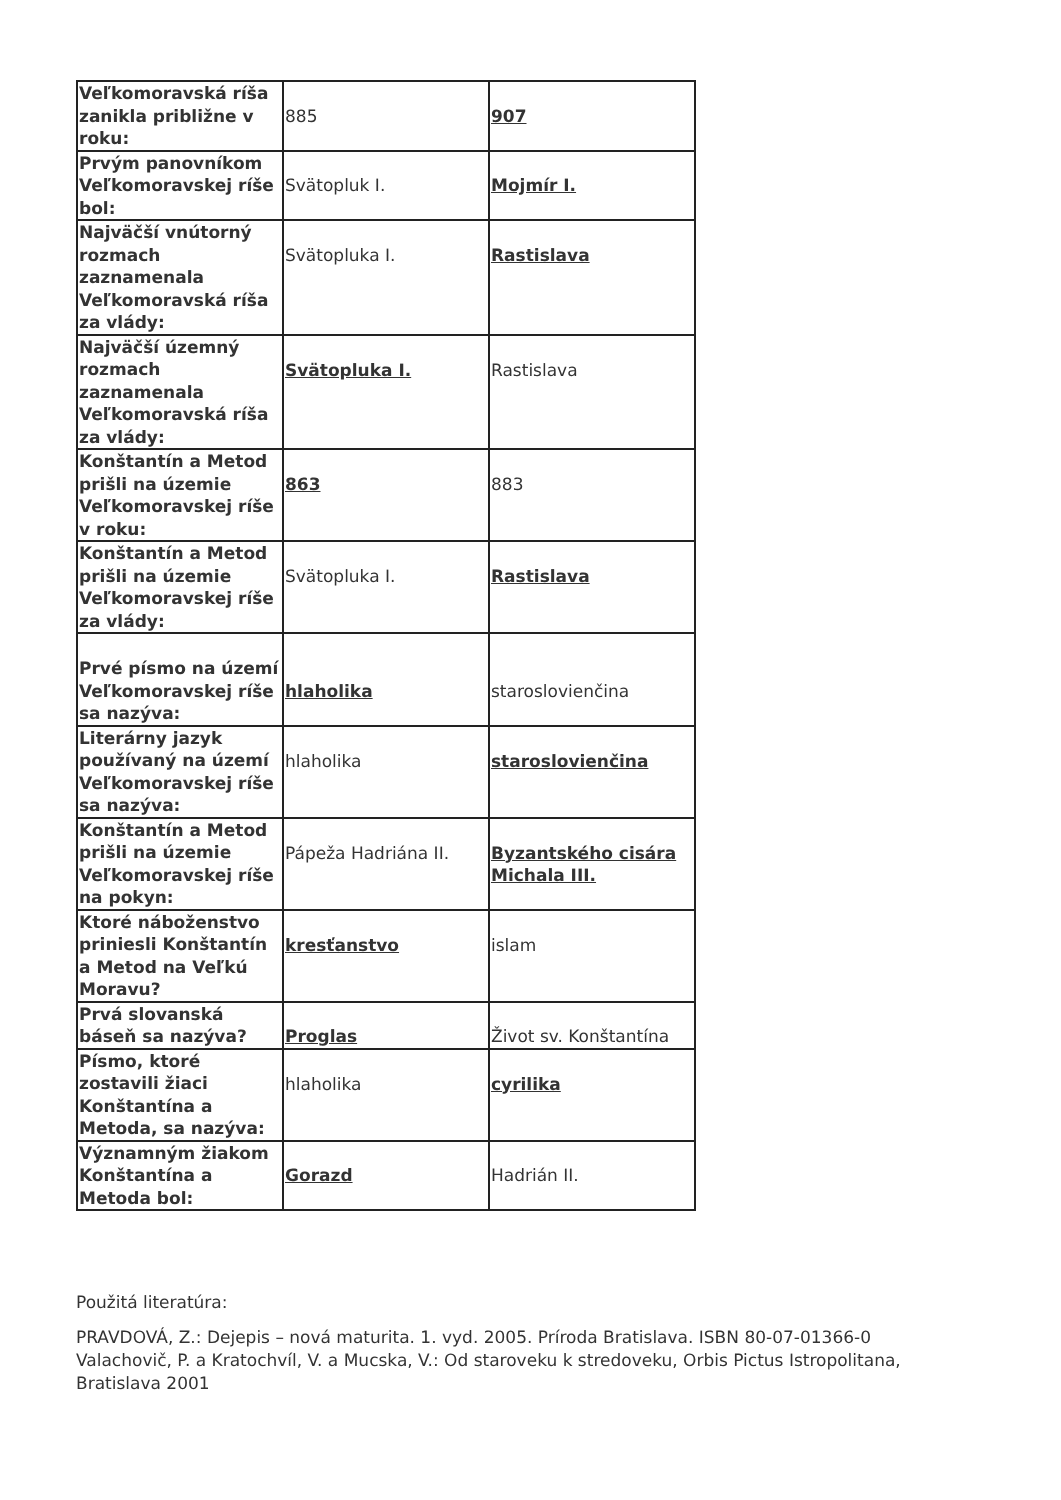| Veľkomoravská ríša zanikla približne v roku: | 885 | 907 |
| Prvým panovníkom Veľkomoravskej ríše bol: | Svätopluk I. | Mojmír I. |
| Najväčší vnútorný rozmach zaznamenala Veľkomoravská ríša za vlády: | Svätopluka I. | Rastislava |
| Najväčší územný rozmach zaznamenala Veľkomoravská ríša za vlády: | Svätopluka I. | Rastislava |
| Konštantín a Metod prišli na územie Veľkomoravskej ríše v roku: | 863 | 883 |
| Konštantín a Metod prišli na územie Veľkomoravskej ríše za vlády: | Svätopluka I. | Rastislava |
| Prvé písmo na území Veľkomoravskej ríše sa nazýva: | hlaholika | staroslovienčina |
| Literárny jazyk používaný na území Veľkomoravskej ríše sa nazýva: | hlaholika | staroslovienčina |
| Konštantín a Metod prišli na územie Veľkomoravskej ríše na pokyn: | Pápeža Hadriána II. | Byzantského cisára Michala III. |
| Ktoré náboženstvo priniesli Konštantín a Metod na Veľkú Moravu? | kresťanstvo | islam |
| Prvá slovanská báseň sa nazýva? | Proglas | Život sv. Konštantína |
| Písmo, ktoré zostavili žiaci Konštantína a Metoda, sa nazýva: | hlaholika | cyrilika |
| Významným žiakom Konštantína a Metoda bol: | Gorazd | Hadrián II. |
Použitá literatúra:
PRAVDOVÁ, Z.: Dejepis – nová maturita. 1. vyd. 2005. Príroda Bratislava. ISBN 80-07-01366-0
Valachovič, P. a Kratochvíl, V. a Mucska, V.: Od staroveku k stredoveku, Orbis Pictus Istropolitana, Bratislava 2001